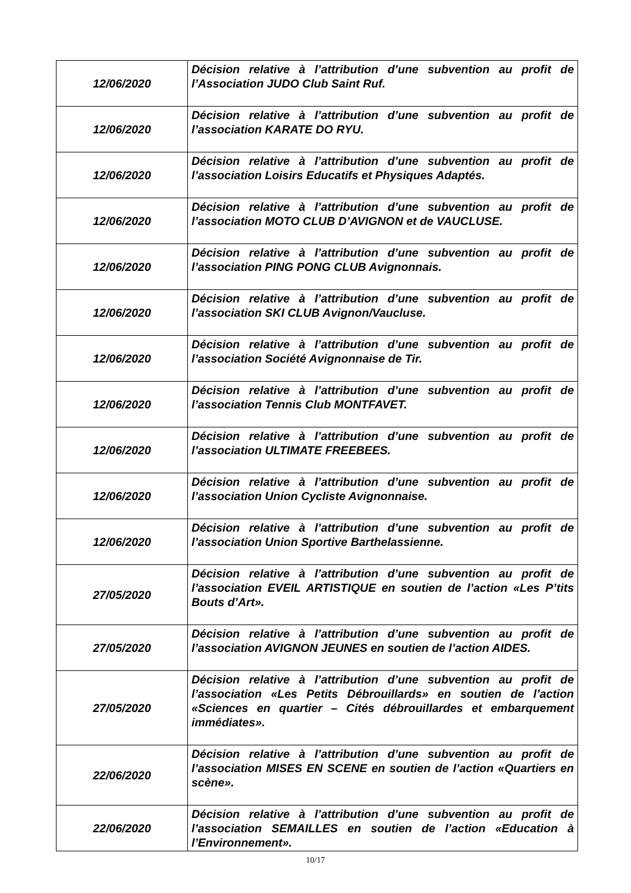| 12/06/2020 | Décision relative à l’attribution d’une subvention au profit de l’Association JUDO Club Saint Ruf. |
| 12/06/2020 | Décision relative à l’attribution d’une subvention au profit de l’association KARATE DO RYU. |
| 12/06/2020 | Décision relative à l’attribution d’une subvention au profit de l’association Loisirs Educatifs et Physiques Adaptés. |
| 12/06/2020 | Décision relative à l’attribution d’une subvention au profit de l’association MOTO CLUB D’AVIGNON et de VAUCLUSE. |
| 12/06/2020 | Décision relative à l’attribution d’une subvention au profit de l’association PING PONG CLUB Avignonnais. |
| 12/06/2020 | Décision relative à l’attribution d’une subvention au profit de l’association SKI CLUB Avignon/Vaucluse. |
| 12/06/2020 | Décision relative à l’attribution d’une subvention au profit de l’association Société Avignonnaise de Tir. |
| 12/06/2020 | Décision relative à l’attribution d’une subvention au profit de l’association Tennis Club MONTFAVET. |
| 12/06/2020 | Décision relative à l’attribution d’une subvention au profit de l’association ULTIMATE FREEBEES. |
| 12/06/2020 | Décision relative à l’attribution d’une subvention au profit de l’association Union Cycliste Avignonnaise. |
| 12/06/2020 | Décision relative à l’attribution d’une subvention au profit de l’association Union Sportive Barthelassienne. |
| 27/05/2020 | Décision relative à l’attribution d’une subvention au profit de l’association EVEIL ARTISTIQUE en soutien de l’action «Les P’tits Bouts d’Art». |
| 27/05/2020 | Décision relative à l’attribution d’une subvention au profit de l’association AVIGNON JEUNES en soutien de l’action AIDES. |
| 27/05/2020 | Décision relative à l’attribution d’une subvention au profit de l’association «Les Petits Débrouillards» en soutien de l’action «Sciences en quartier – Cités débrouillardes et embarquement immédiates». |
| 22/06/2020 | Décision relative à l’attribution d’une subvention au profit de l’association MISES EN SCENE en soutien de l’action «Quartiers en scène». |
| 22/06/2020 | Décision relative à l’attribution d’une subvention au profit de l’association SEMAILLES en soutien de l’action «Education à l’Environnement». |
10/17